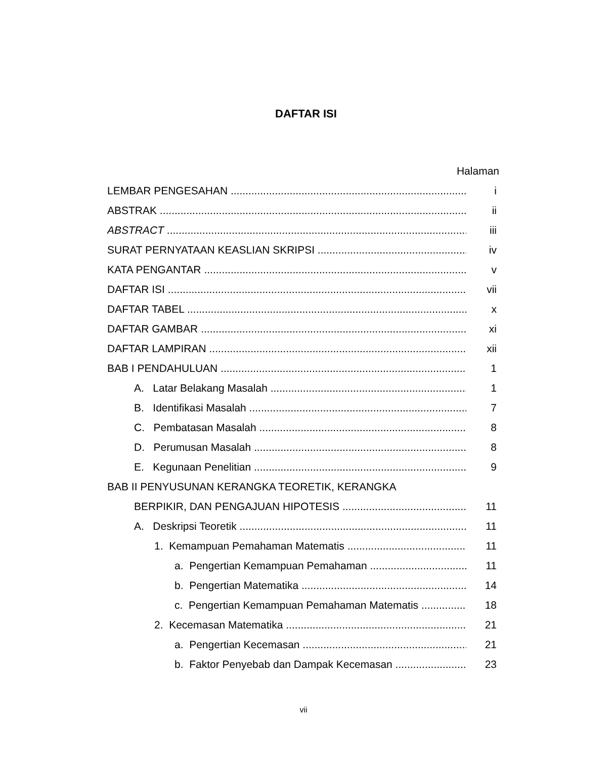DAFTAR ISI
Halaman
LEMBAR PENGESAHAN i
ABSTRAK ii
ABSTRACT iii
SURAT PERNYATAAN KEASLIAN SKRIPSI iv
KATA PENGANTAR v
DAFTAR ISI vii
DAFTAR TABEL x
DAFTAR GAMBAR xi
DAFTAR LAMPIRAN xii
BAB I PENDAHULUAN 1
A. Latar Belakang Masalah 1
B. Identifikasi Masalah 7
C. Pembatasan Masalah 8
D. Perumusan Masalah 8
E. Kegunaan Penelitian 9
BAB II PENYUSUNAN KERANGKA TEORETIK, KERANGKA
BERPIKIR, DAN PENGAJUAN HIPOTESIS 11
A. Deskripsi Teoretik 11
1. Kemampuan Pemahaman Matematis 11
a. Pengertian Kemampuan Pemahaman 11
b. Pengertian Matematika 14
c. Pengertian Kemampuan Pemahaman Matematis 18
2. Kecemasan Matematika 21
a. Pengertian Kecemasan 21
b. Faktor Penyebab dan Dampak Kecemasan 23
vii